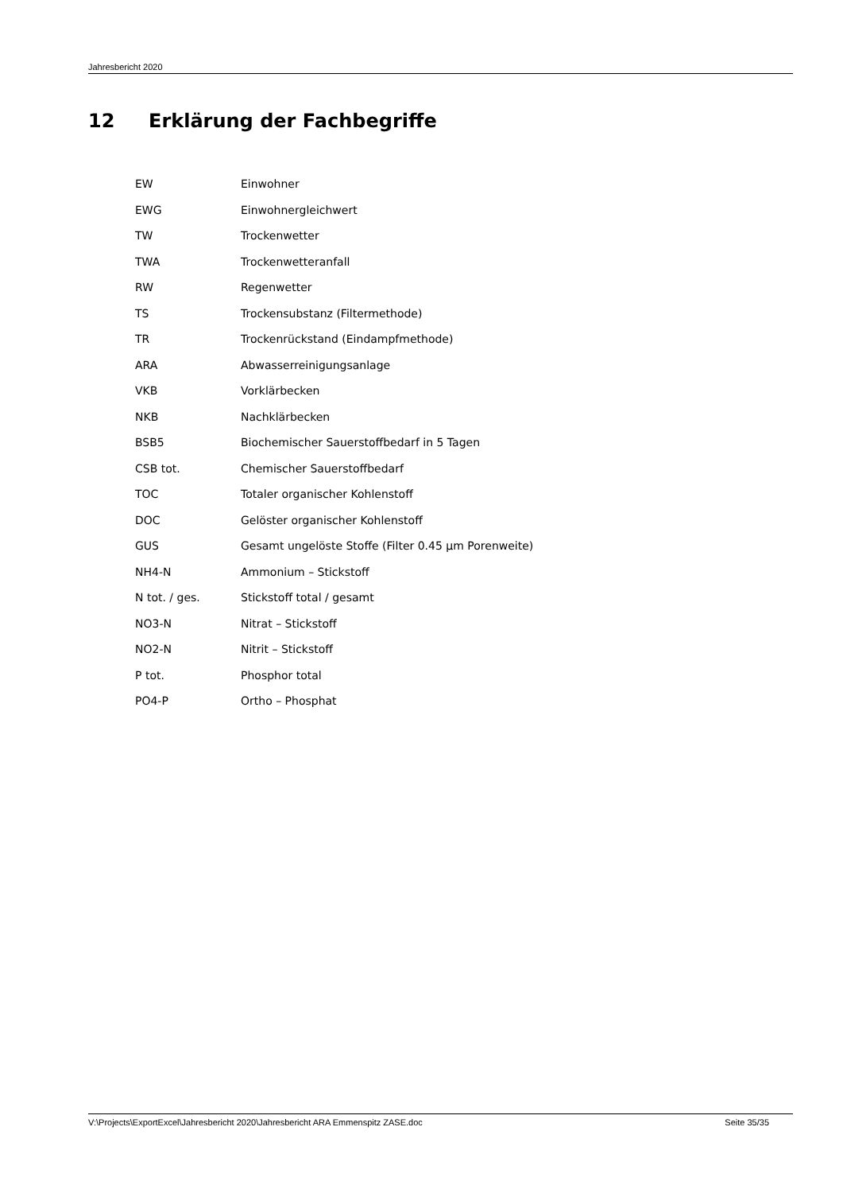Jahresbericht 2020
12 Erklärung der Fachbegriffe
| EW | Einwohner |
| EWG | Einwohnergleichwert |
| TW | Trockenwetter |
| TWA | Trockenwetteranfall |
| RW | Regenwetter |
| TS | Trockensubstanz (Filtermethode) |
| TR | Trockenrückstand (Eindampfmethode) |
| ARA | Abwasserreinigungsanlage |
| VKB | Vorklärbecken |
| NKB | Nachklärbecken |
| BSB5 | Biochemischer Sauerstoffbedarf in 5 Tagen |
| CSB tot. | Chemischer Sauerstoffbedarf |
| TOC | Totaler organischer Kohlenstoff |
| DOC | Gelöster organischer Kohlenstoff |
| GUS | Gesamt ungelöste Stoffe (Filter 0.45 µm Porenweite) |
| NH4-N | Ammonium – Stickstoff |
| N tot. / ges. | Stickstoff total / gesamt |
| NO3-N | Nitrat – Stickstoff |
| NO2-N | Nitrit – Stickstoff |
| P tot. | Phosphor total |
| PO4-P | Ortho – Phosphat |
V:\Projects\ExportExcel\Jahresbericht 2020\Jahresbericht ARA Emmenspitz ZASE.doc Seite 35/35